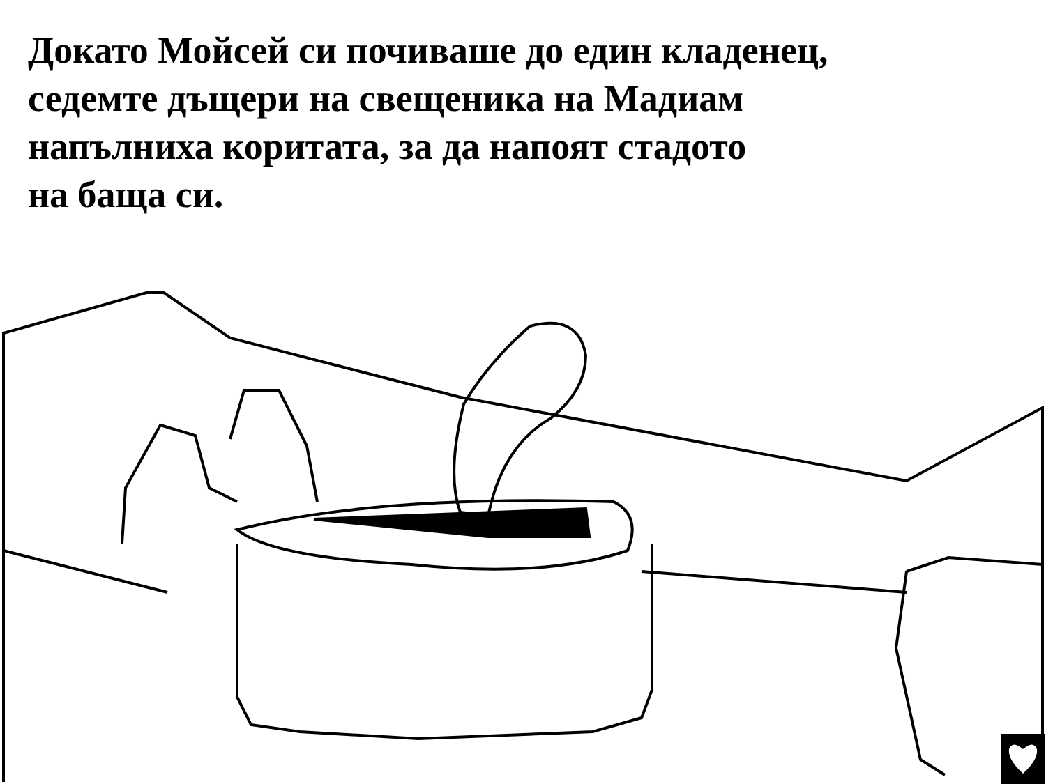Докато Мойсей си почиваше до един кладенец,
седемте дъщери на свещеника на Мадиам
напълниха коритата, за да напоят стадото
на баща си.